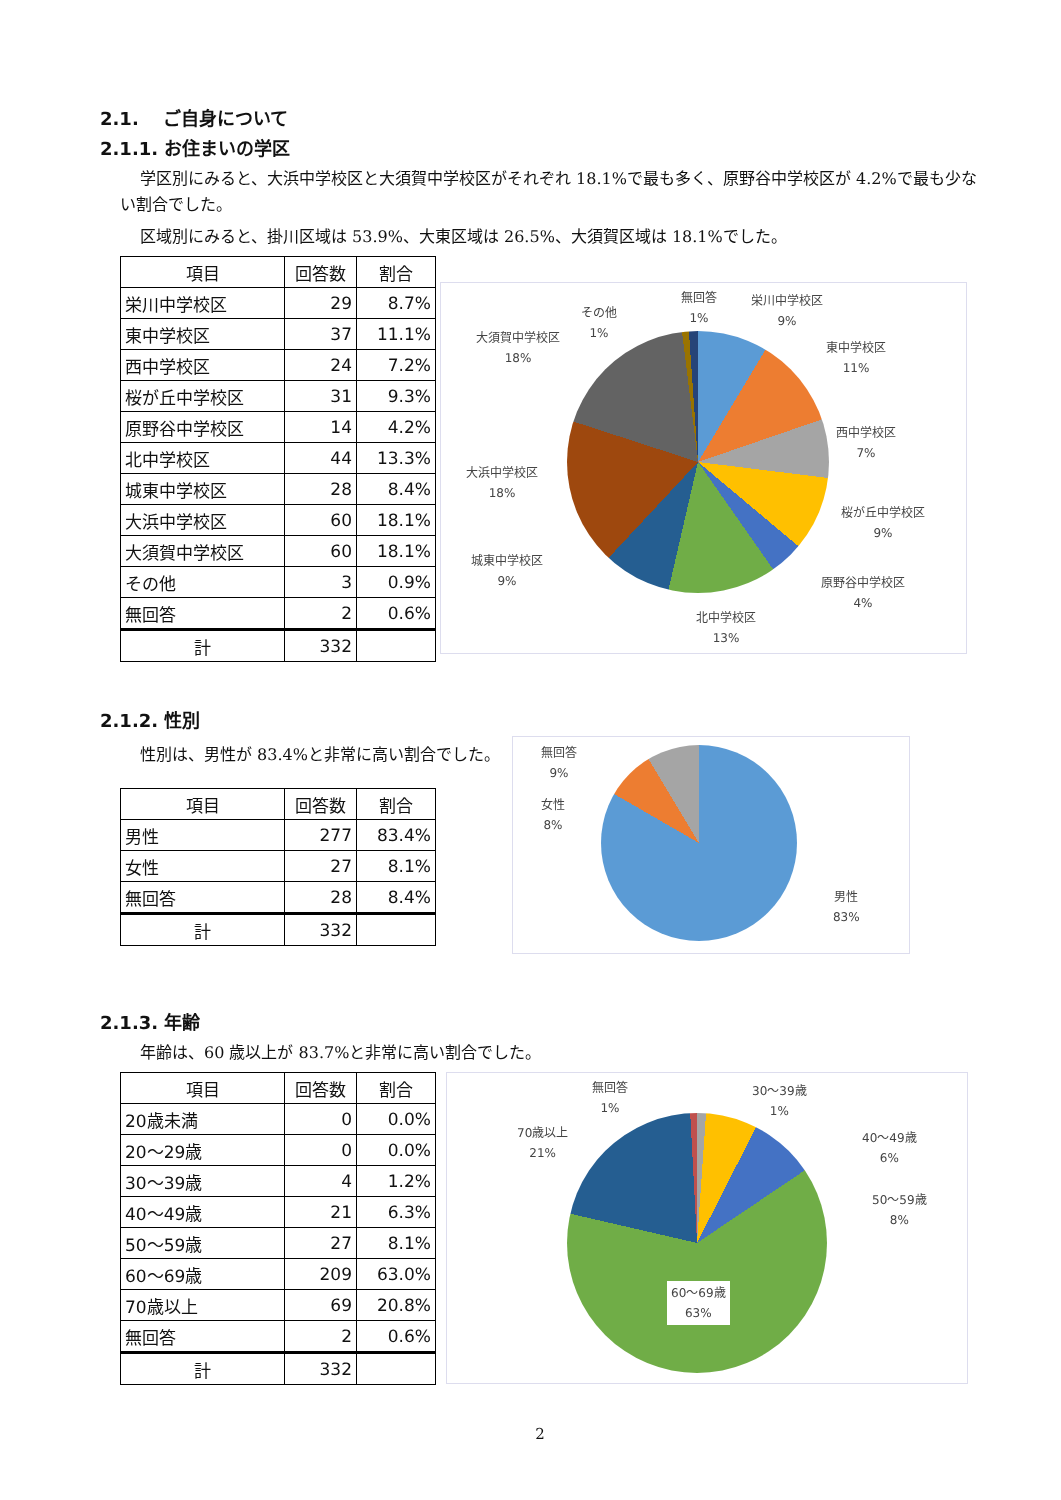2.1.　 ご自身について
2.1.1. お住まいの学区
学区別にみると、大浜中学校区と大須賀中学校区がそれぞれ 18.1%で最も多く、原野谷中学校区が 4.2%で最も少ない割合でした。
区域別にみると、掛川区域は 53.9%、大東区域は 26.5%、大須賀区域は 18.1%でした。
| 項目 | 回答数 | 割合 |
| --- | --- | --- |
| 栄川中学校区 | 29 | 8.7% |
| 東中学校区 | 37 | 11.1% |
| 西中学校区 | 24 | 7.2% |
| 桜が丘中学校区 | 31 | 9.3% |
| 原野谷中学校区 | 14 | 4.2% |
| 北中学校区 | 44 | 13.3% |
| 城東中学校区 | 28 | 8.4% |
| 大浜中学校区 | 60 | 18.1% |
| 大須賀中学校区 | 60 | 18.1% |
| その他 | 3 | 0.9% |
| 無回答 | 2 | 0.6% |
| 計 | 332 | |
無回答
1%
栄川中学校区
9%
その他
1%
大須賀中学校区
18%
東中学校区
11%
西中学校区
7%
大浜中学校区
18%
桜が丘中学校区
9%
城東中学校区
9%
原野谷中学校区
4%
北中学校区
13%
2.1.2. 性別
性別は、男性が 83.4%と非常に高い割合でした。
| 項目 | 回答数 | 割合 |
| --- | --- | --- |
| 男性 | 277 | 83.4% |
| 女性 | 27 | 8.1% |
| 無回答 | 28 | 8.4% |
| 計 | 332 | |
無回答
9%
女性
8%
男性
83%
2.1.3. 年齢
年齢は、60 歳以上が 83.7%と非常に高い割合でした。
| 項目 | 回答数 | 割合 |
| --- | --- | --- |
| 20歳未満 | 0 | 0.0% |
| 20～29歳 | 0 | 0.0% |
| 30～39歳 | 4 | 1.2% |
| 40～49歳 | 21 | 6.3% |
| 50～59歳 | 27 | 8.1% |
| 60～69歳 | 209 | 63.0% |
| 70歳以上 | 69 | 20.8% |
| 無回答 | 2 | 0.6% |
| 計 | 332 | |
無回答
1%
30～39歳
1%
70歳以上
21%
40～49歳
6%
50～59歳
8%
60～69歳
63%
2